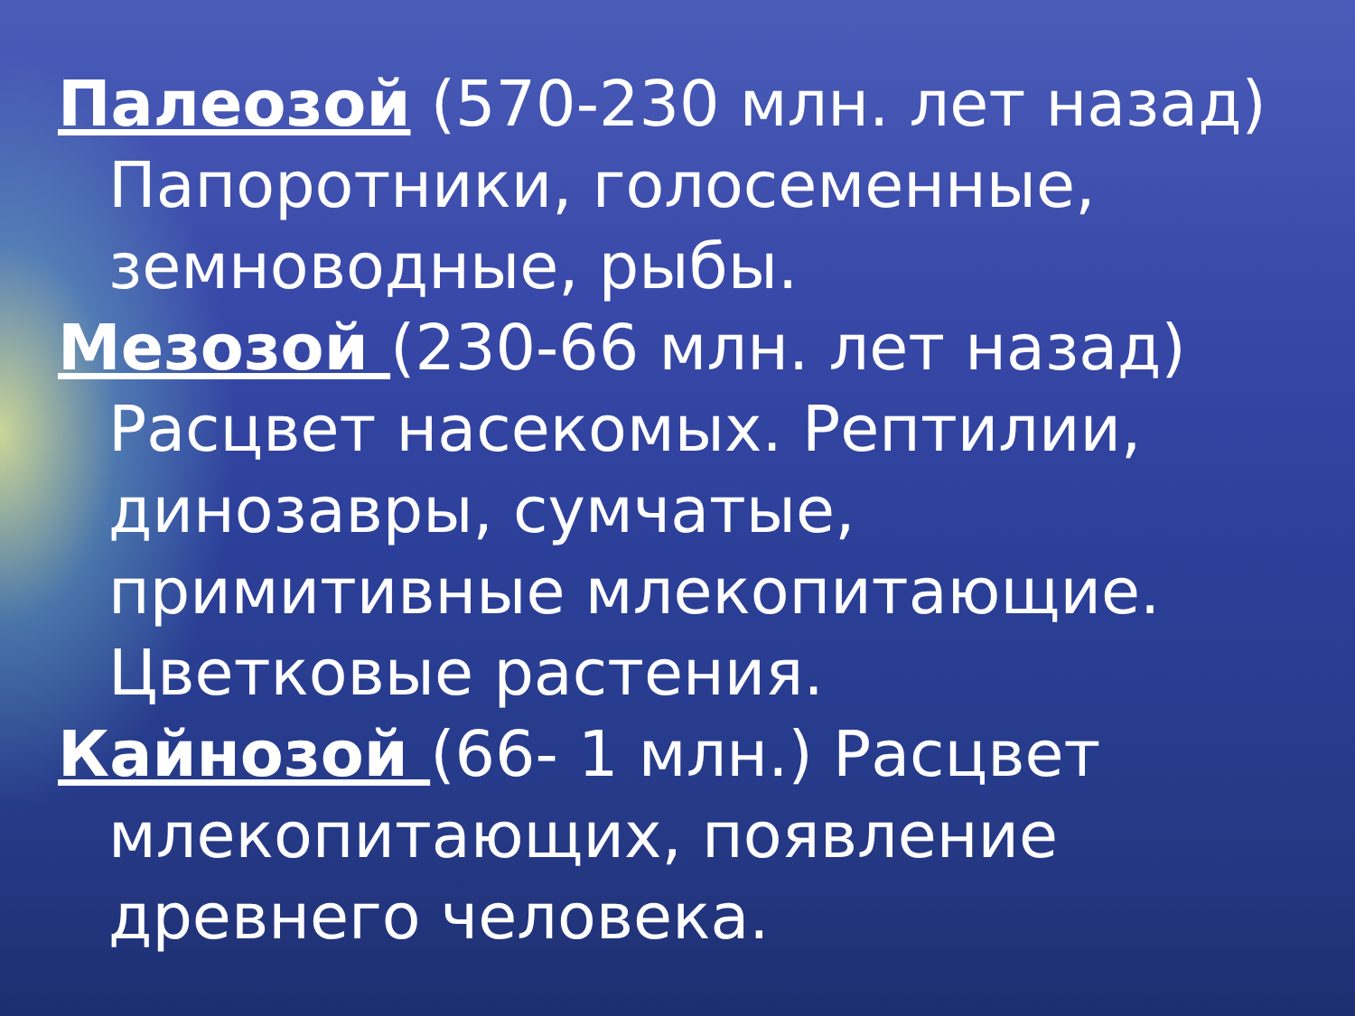Палеозой (570-230 млн. лет назад) Папоротники, голосеменные, земноводные, рыбы.
Мезозой (230-66 млн. лет назад) Расцвет насекомых. Рептилии, динозавры, сумчатые, примитивные млекопитающие. Цветковые растения.
Кайнозой (66- 1 млн.) Расцвет млекопитающих, появление древнего человека.